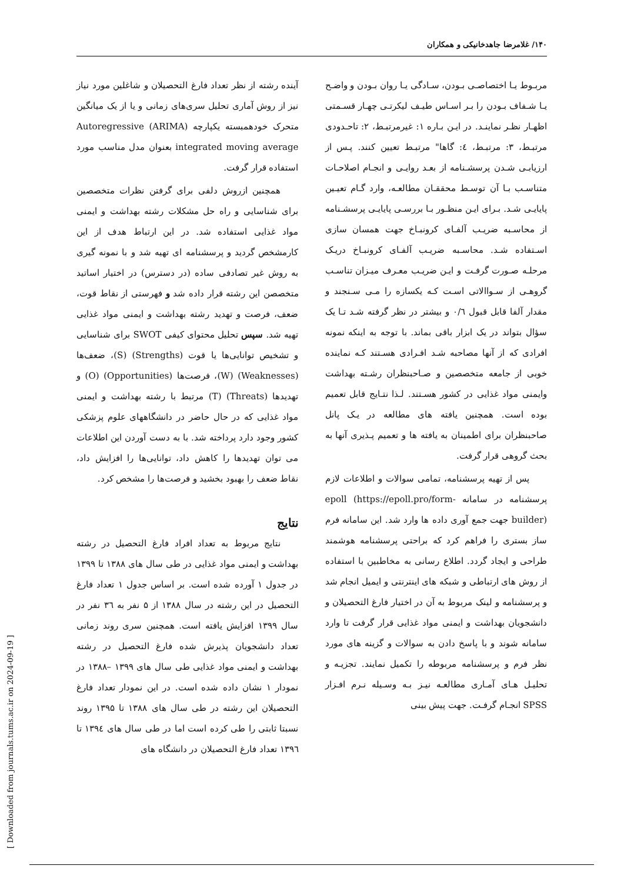۱۴۰/ غلامرضا جاهدخانیکی و همکاران
مربـوط یـا اختصاصـی بـودن، سـادگی یـا روان بـودن و واضـح یـا شـفاف بـودن را بـر اسـاس طیـف لیکرتـی چهـار قسـمتی اظهـار نظـر نماینـد. در ایـن بـاره ۱: غیرمرتبـط، ۲: تاحـدودی مرتبـط، ۳: مرتبـط، ٤: گاها" مرتبـط تعیین کنند. پـس از ارزیابـی شـدن پرسشـنامه از بعـد روایـی و انجـام اصلاحـات متناسـب بـا آن توسـط محققـان مطالعـه، وارد گـام تعیـین پایایـی شـد. بـرای ایـن منظـور بـا بررسـی پایایـی پرسشـنامه از محاسـبه ضریـب آلفـای کرونبـاخ جهت همسان سازی اسـتفاده شـد. محاسـبه ضریـب آلفـای کرونبـاخ دریـک مرحلـه صـورت گرفـت و ایـن ضریـب معـرف میـزان تناسـب گروهـی از سـواالاتی اسـت کـه یکسازه را مـی سـنجند و مقدار آلفا قابل قبول ۰/٦ و بیشتر در نظر گرفته شـد تـا یک سؤال بتواند در یک ابزار باقی بماند. با توجه به اینکه نمونه افرادی که از آنها مصاحبه شـد افـرادی هسـتند کـه نماینده خوبی از جامعه متخصصین و صـاحبنظران رشـته بهداشت وایمنی مواد غذایی در کشور هسـتند. لـذا نتـایج قابل تعمیم بوده است. همچنین یافته های مطالعه در یـک پانل صاحبنظران برای اطمینان به یافته ها و تعمیم پـذیری آنها به بحث گروهی قرار گرفت.
پس از تهیه پرسشنامه، تمامی سوالات و اطلاعات لازم پرسشنامه در سامانه epoll (https://epoll.pro/form-builder) جهت جمع آوری داده ها وارد شد. این سامانه فرم ساز بستری را فراهم کرد که براحتی پرسشنامه هوشمند طراحی و ایجاد گردد. اطلاع رسانی به مخاطبین با استفاده از روش های ارتباطی و شبکه های اینترنتی و ایمیل انجام شد و پرسشنامه و لینک مربوط به آن در اختیار فارغ التحصیلان و دانشجویان بهداشت و ایمنی مواد غذایی قرار گرفت تا وارد سامانه شوند و با پاسخ دادن به سوالات و گزینه های مورد نظر فرم و پرسشنامه مربوطه را تکمیل نمایند. تجزیـه و تحلیـل هـای آمـاری مطالعـه نیـز بـه وسـیله نـرم افـزار SPSS انجـام گرفـت. جهت پیش بینی
آینده رشته از نظر تعداد فارغ التحصیلان و شاغلین مورد نیاز نیز از روش آماری تحلیل سری‌های زمانی و یا از یک میانگین متحرک خودهمبسته یکپارچه (ARIMA) Autoregressive integrated moving average بعنوان مدل مناسب مورد استفاده قرار گرفت.
همچنین ازروش دلفی برای گرفتن نظرات متخصصین برای شناسایی و راه حل مشکلات رشته بهداشت و ایمنی مواد غذایی استفاده شد. در این ارتباط هدف از این کارمشخص گردید و پرسشنامه ای تهیه شد و با نمونه گیری به روش غیر تصادفی ساده (در دسترس) در اختیار اساتید متخصصن این رشته قرار داده شد و فهرستی از نقاط قوت، ضعف، فرصت و تهدید رشته بهداشت و ایمنی مواد غذایی تهیه شد. سپس تحلیل محتوای کیفی SWOT برای شناسایی و تشخیص توانایی‌ها یا قوت (Strengths) (S)، ضعف‌ها (Weaknesses) (W)، فرصت‌ها (Opportunities) (O) و تهدیدها (Threats) (T) مرتبط با رشته بهداشت و ایمنی مواد غذایی که در حال حاضر در دانشگاههای علوم پزشکی کشور وجود دارد پرداخته شد. با به دست آوردن این اطلاعات می توان تهدیدها را کاهش داد، توانایی‌ها را افزایش داد، نقاط ضعف را بهبود بخشید و فرصت‌ها را مشخص کرد.
نتایج
نتایج مربوط به تعداد افراد فارغ التحصیل در رشته بهداشت و ایمنی مواد غذایی در طی سال های ۱۳۸۸ تا ۱۳۹۹ در جدول ۱ آورده شده است. بر اساس جدول ۱ تعداد فارغ التحصیل در این رشته در سال ۱۳۸۸ از ۵ نفر به ۳٦ نفر در سال ۱۳۹۹ افزایش یافته است. همچنین سری روند زمانی تعداد دانشجویان پذیرش شده فارغ التحصیل در رشته بهداشت و ایمنی مواد غذایی طی سال های ۱۳۹۹ –۱۳۸۸ در نمودار ۱ نشان داده شده است. در این نمودار تعداد فارغ التحصیلان این رشته در طی سال های ۱۳۸۸ تا ۱۳۹۵ روند نسبتا ثابتی را طی کرده است اما در طی سال های ۱۳۹٤ تا ۱۳۹٦ تعداد فارغ التحصیلان در دانشگاه های
[ Downloaded from journals.tums.ac.ir on 2024-09-19 ]